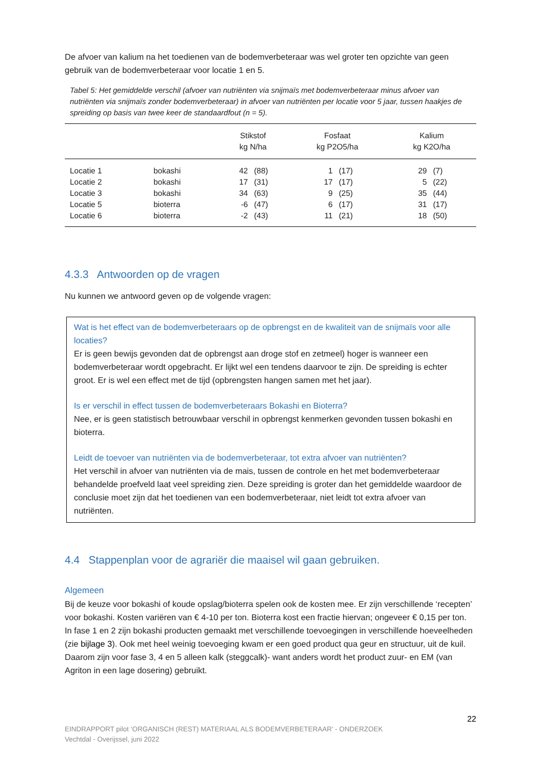De afvoer van kalium na het toedienen van de bodemverbeteraar was wel groter ten opzichte van geen gebruik van de bodemverbeteraar voor locatie 1 en 5.
Tabel 5: Het gemiddelde verschil (afvoer van nutriënten via snijmaïs met bodemverbeteraar minus afvoer van nutriënten via snijmaïs zonder bodemverbeteraar) in afvoer van nutriënten per locatie voor 5 jaar, tussen haakjes de spreiding op basis van twee keer de standaardfout (n = 5).
| | | Stikstof kg N/ha | | Fosfaat kg P2O5/ha | | Kalium kg K2O/ha | |
| Locatie 1 | bokashi | 42 | (88) | 1 | (17) | 29 | (7) |
| Locatie 2 | bokashi | 17 | (31) | 17 | (17) | 5 | (22) |
| Locatie 3 | bokashi | 34 | (63) | 9 | (25) | 35 | (44) |
| Locatie 5 | bioterra | -6 | (47) | 6 | (17) | 31 | (17) |
| Locatie 6 | bioterra | -2 | (43) | 11 | (21) | 18 | (50) |
4.3.3 Antwoorden op de vragen
Nu kunnen we antwoord geven op de volgende vragen:
Wat is het effect van de bodemverbeteraars op de opbrengst en de kwaliteit van de snijmaïs voor alle locaties?
Er is geen bewijs gevonden dat de opbrengst aan droge stof en zetmeel) hoger is wanneer een bodemverbeteraar wordt opgebracht. Er lijkt wel een tendens daarvoor te zijn. De spreiding is echter groot. Er is wel een effect met de tijd (opbrengsten hangen samen met het jaar).
Is er verschil in effect tussen de bodemverbeteraars Bokashi en Bioterra?
Nee, er is geen statistisch betrouwbaar verschil in opbrengst kenmerken gevonden tussen bokashi en bioterra.
Leidt de toevoer van nutriënten via de bodemverbeteraar, tot extra afvoer van nutriënten?
Het verschil in afvoer van nutriënten via de mais, tussen de controle en het met bodemverbeteraar behandelde proefveld laat veel spreiding zien. Deze spreiding is groter dan het gemiddelde waardoor de conclusie moet zijn dat het toedienen van een bodemverbeteraar, niet leidt tot extra afvoer van nutriënten.
4.4 Stappenplan voor de agrariër die maaisel wil gaan gebruiken.
Algemeen
Bij de keuze voor bokashi of koude opslag/bioterra spelen ook de kosten mee. Er zijn verschillende ‘recepten’ voor bokashi. Kosten variëren van € 4-10 per ton. Bioterra kost een fractie hiervan; ongeveer € 0,15 per ton.
In fase 1 en 2 zijn bokashi producten gemaakt met verschillende toevoegingen in verschillende hoeveelheden (zie bijlage 3). Ook met heel weinig toevoeging kwam er een goed product qua geur en structuur, uit de kuil.
Daarom zijn voor fase 3, 4 en 5 alleen kalk (steggcalk)- want anders wordt het product zuur- en EM (van Agriton in een lage dosering) gebruikt.
22
EINDRAPPORT pilot ‘ORGANISCH (REST) MATERIAAL ALS BODEMVERBETERAAR’ - ONDERZOEK
Vechtdal - Overijssel, juni 2022